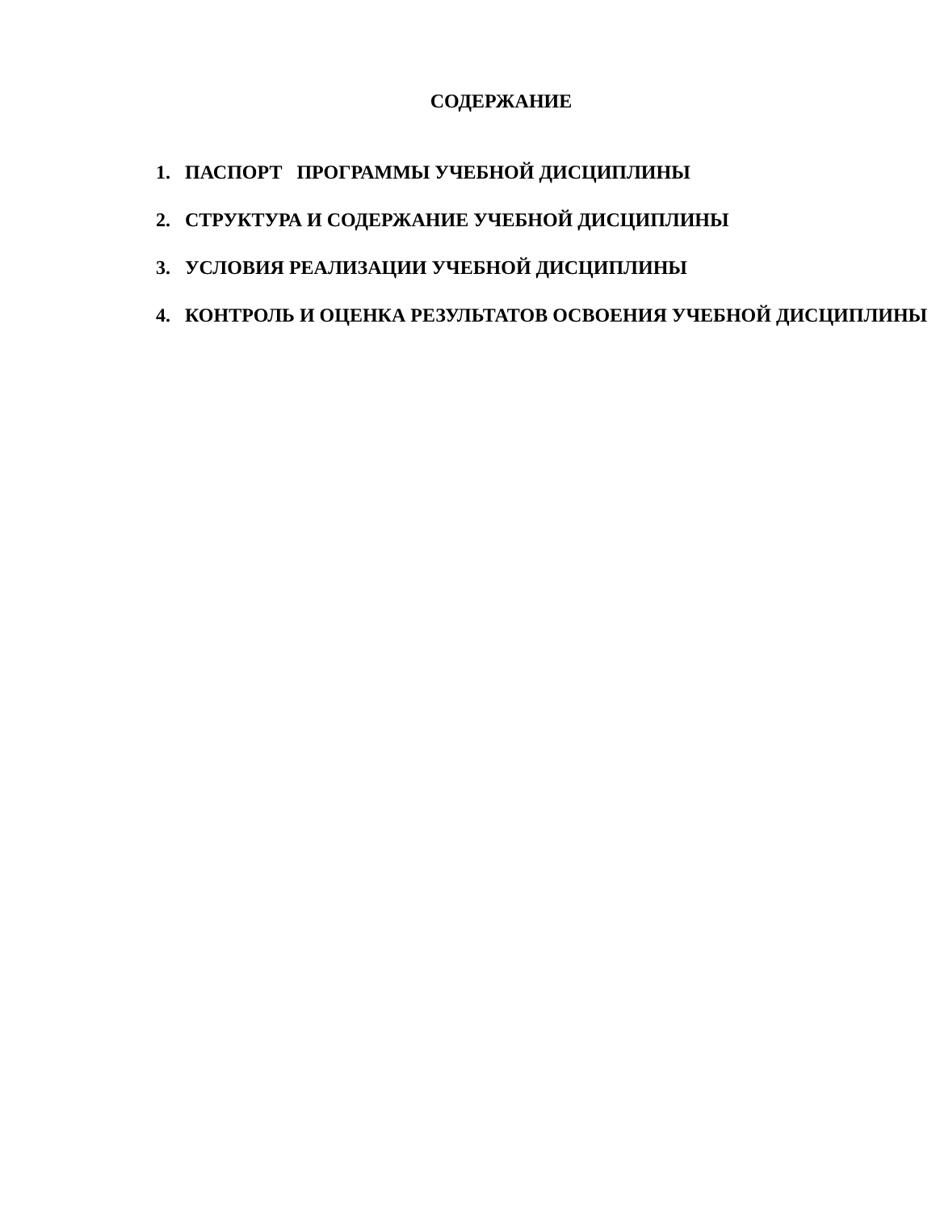СОДЕРЖАНИЕ
1. ПАСПОРТ ПРОГРАММЫ УЧЕБНОЙ ДИСЦИПЛИНЫ
2. СТРУКТУРА И СОДЕРЖАНИЕ УЧЕБНОЙ ДИСЦИПЛИНЫ
3. УСЛОВИЯ РЕАЛИЗАЦИИ УЧЕБНОЙ ДИСЦИПЛИНЫ
4. КОНТРОЛЬ И ОЦЕНКА РЕЗУЛЬТАТОВ ОСВОЕНИЯ УЧЕБНОЙ ДИСЦИПЛИНЫ